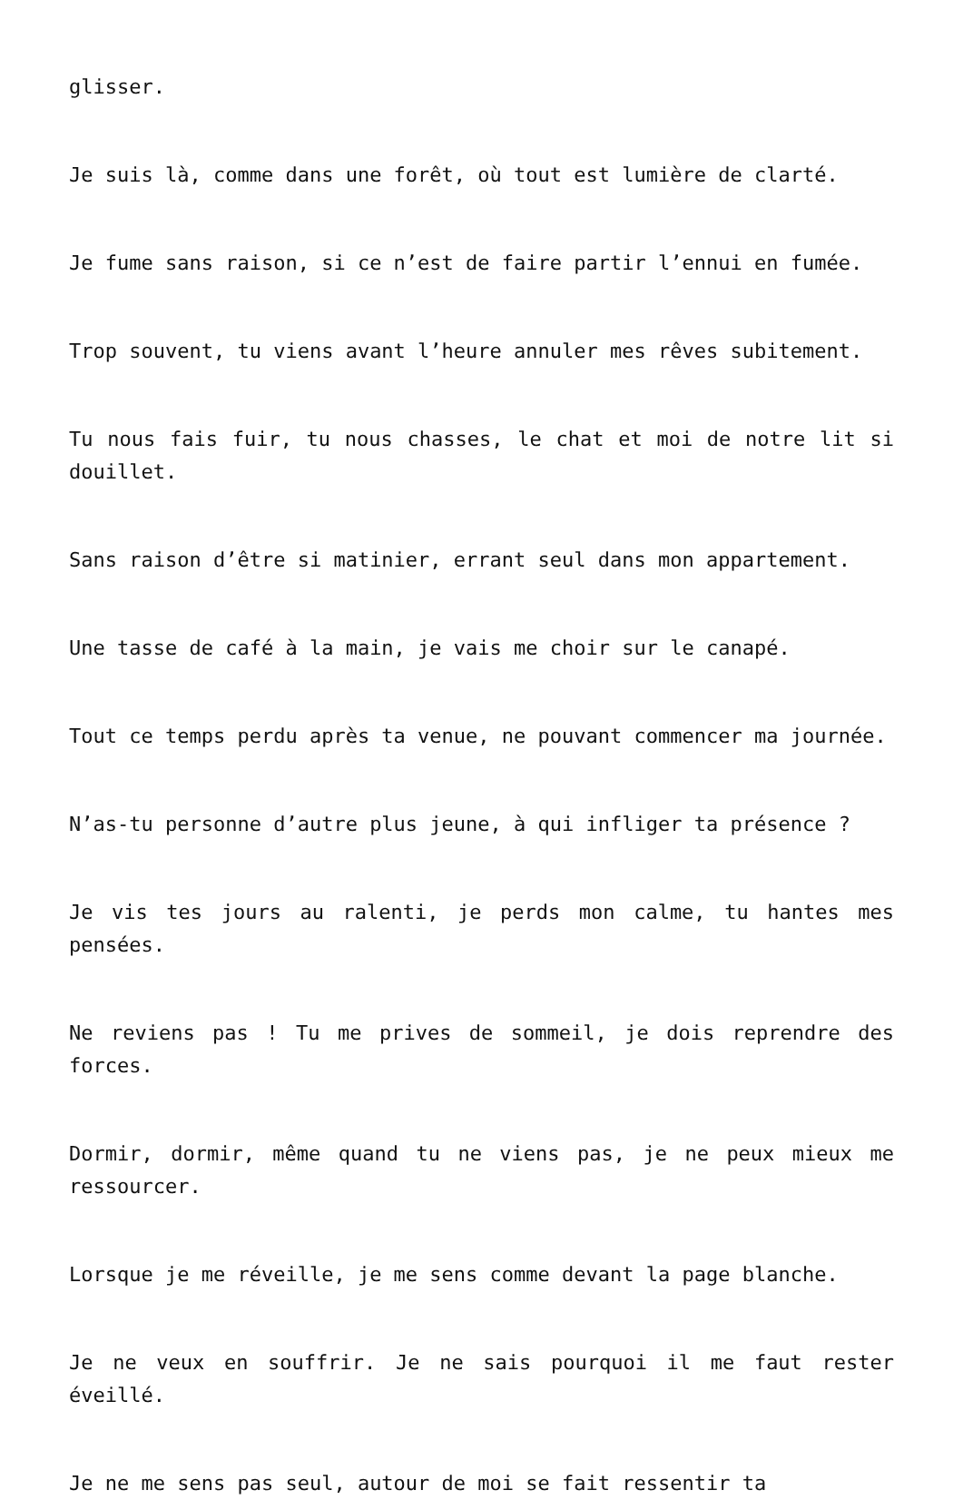glisser.
Je suis là, comme dans une forêt, où tout est lumière de clarté.
Je fume sans raison, si ce n’est de faire partir l’ennui en fumée.
Trop souvent, tu viens avant l’heure annuler mes rêves subitement.
Tu nous fais fuir, tu nous chasses, le chat et moi de notre lit si douillet.
Sans raison d’être si matinier, errant seul dans mon appartement.
Une tasse de café à la main, je vais me choir sur le canapé.
Tout ce temps perdu après ta venue, ne pouvant commencer ma journée.
N’as-tu personne d’autre plus jeune, à qui infliger ta présence ?
Je vis tes jours au ralenti, je perds mon calme, tu hantes mes pensées.
Ne reviens pas ! Tu me prives de sommeil, je dois reprendre des forces.
Dormir, dormir, même quand tu ne viens pas, je ne peux mieux me ressourcer.
Lorsque je me réveille, je me sens comme devant la page blanche.
Je ne veux en souffrir. Je ne sais pourquoi il me faut rester éveillé.
Je ne me sens pas seul, autour de moi se fait ressentir ta